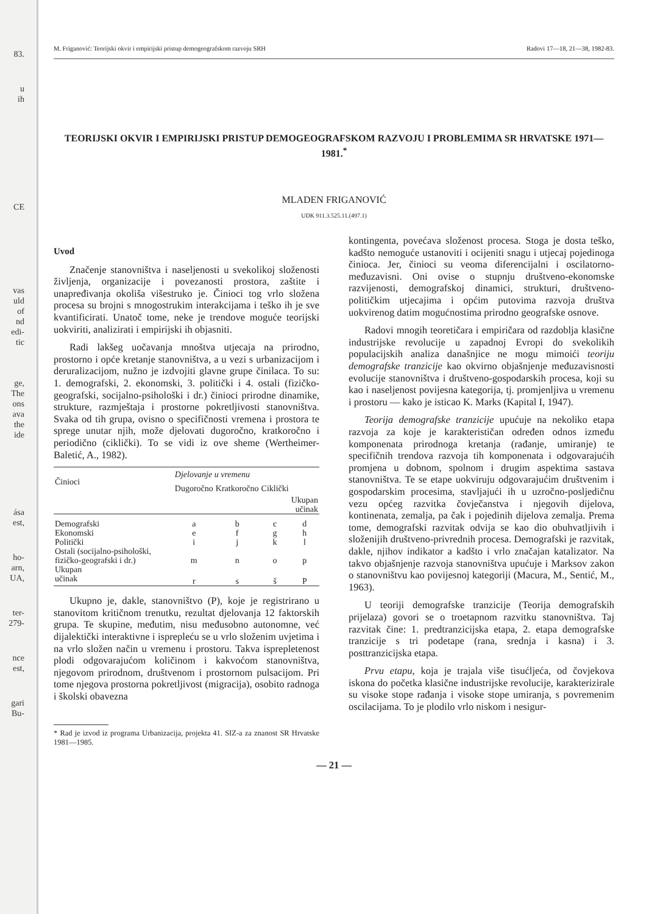83.
u
ih
CE
vas
uld
of
nd
edi-
tic
ge,
The
ons
ava
the
ide
ása
est,
ho-
arn,
UA,
ter-
279-
nce
est,
gari
Bu-
M. Friganović: Teorijski okvir i empirijski pristup demogeografskom razvoju SRH Radovi 17—18, 21—38, 1982-83.
TEORIJSKI OKVIR I EMPIRIJSKI PRISTUP DEMOGEOGRAFSKOM RAZVOJU I PROBLEMIMA SR HRVATSKE 1971—1981.<sup>*</sup>
MLADEN FRIGANOVIĆ
UDK 911.3.525.11.(497.1)
Uvod
Značenje stanovništva i naseljenosti u svekolikoj složenosti življenja, organizacije i povezanosti prostora, zaštite i unapređivanja okoliša višestruko je. Činioci tog vrlo složena procesa su brojni s mnogostrukim interakcijama i teško ih je sve kvantificirati. Unatoč tome, neke je trendove moguće teorijski uokviriti, analizirati i empirijski ih objasniti.
Radi lakšeg uočavanja mnoštva utjecaja na prirodno, prostorno i opće kretanje stanovništva, a u vezi s urbanizacijom i deruralizacijom, nužno je izdvojiti glavne grupe činilaca. To su: 1. demografski, 2. ekonomski, 3. politički i 4. ostali (fizičko-geografski, socijalno-psihološki i dr.) činioci prirodne dinamike, strukture, razmještaja i prostorne pokretljivosti stanovništva. Svaka od tih grupa, ovisno o specifičnosti vremena i prostora te sprege unutar njih, može djelovati dugoročno, kratkoročno i periodično (ciklički). To se vidi iz ove sheme (Wertheimer-Baletić, A., 1982).
| Činioci | Djelovanje u vremenu | | | |
| --- | --- | --- | --- | --- |
| | Dugoročno | Kratkoročno | Ciklički | |
| | | | | Ukupan učinak |
| Demografski | a | b | c | d |
| Ekonomski | e | f | g | h |
| Politički | i | j | k | l |
| Ostali (socijalno-psihološki, fizičko-geografski i dr.) | m | n | o | p |
| Ukupan učinak | r | s | š | P |
Ukupno je, dakle, stanovništvo (P), koje je registrirano u stanovitom kritičnom trenutku, rezultat djelovanja 12 faktorskih grupa. Te skupine, međutim, nisu međusobno autonomne, već dijalektički interaktivne i isprepleću se u vrlo složenim uvjetima i na vrlo složen način u vremenu i prostoru. Takva isprepletenost plodi odgovarajućom količinom i kakvoćom stanovništva, njegovom prirodnom, društvenom i prostornom pulsacijom. Pri tome njegova prostorna pokretljivost (migracija), osobito radnoga i školski obavezna
* Rad je izvod iz programa Urbanizacija, projekta 41. SIZ-a za znanost SR Hrvatske 1981—1985.
kontingenta, povećava složenost procesa. Stoga je dosta teško, kadšto nemoguće ustanoviti i ocijeniti snagu i utjecaj pojedinoga činioca. Jer, činioci su veoma diferencijalni i oscilatorno-međuzavisni. Oni ovise o stupnju društveno-ekonomske razvijenosti, demografskoj dinamici, strukturi, društveno-političkim utjecajima i općim putovima razvoja društva uokvirenog datim mogućnostima prirodno geografske osnove.
Radovi mnogih teoretičara i empiričara od razdoblja klasične industrijske revolucije u zapadnoj Evropi do svekolikih populacijskih analiza današnjice ne mogu mimoići teoriju demografske tranzicije kao okvirno objašnjenje međuzavisnosti evolucije stanovništva i društveno-gospodarskih procesa, koji su kao i naseljenost povijesna kategorija, tj. promjenljiva u vremenu i prostoru — kako je isticao K. Marks (Kapital I, 1947).
Teorija demografske tranzicije upućuje na nekoliko etapa razvoja za koje je karakterističan određen odnos između komponenata prirodnoga kretanja (rađanje, umiranje) te specifičnih trendova razvoja tih komponenata i odgovarajućih promjena u dobnom, spolnom i drugim aspektima sastava stanovništva. Te se etape uokviruju odgovarajućim društvenim i gospodarskim procesima, stavljajući ih u uzročno-posljedičnu vezu općeg razvitka čovječanstva i njegovih dijelova, kontinenata, zemalja, pa čak i pojedinih dijelova zemalja. Prema tome, demografski razvitak odvija se kao dio obuhvatljivih i složenijih društveno-privrednih procesa. Demografski je razvitak, dakle, njihov indikator a kadšto i vrlo značajan katalizator. Na takvo objašnjenje razvoja stanovništva upućuje i Marksov zakon o stanovništvu kao povijesnoj kategoriji (Macura, M., Sentić, M., 1963).
U teoriji demografske tranzicije (Teorija demografskih prijelaza) govori se o troetapnom razvitku stanovništva. Taj razvitak čine: 1. predtranzicijska etapa, 2. etapa demografske tranzicije s tri podetape (rana, srednja i kasna) i 3. posttranzicijska etapa.
Prvu etapu, koja je trajala više tisućljeća, od čovjekova iskona do početka klasične industrijske revolucije, karakterizirale su visoke stope rađanja i visoke stope umiranja, s povremenim oscilacijama. To je plodilo vrlo niskom i nesigur-
— 21 —